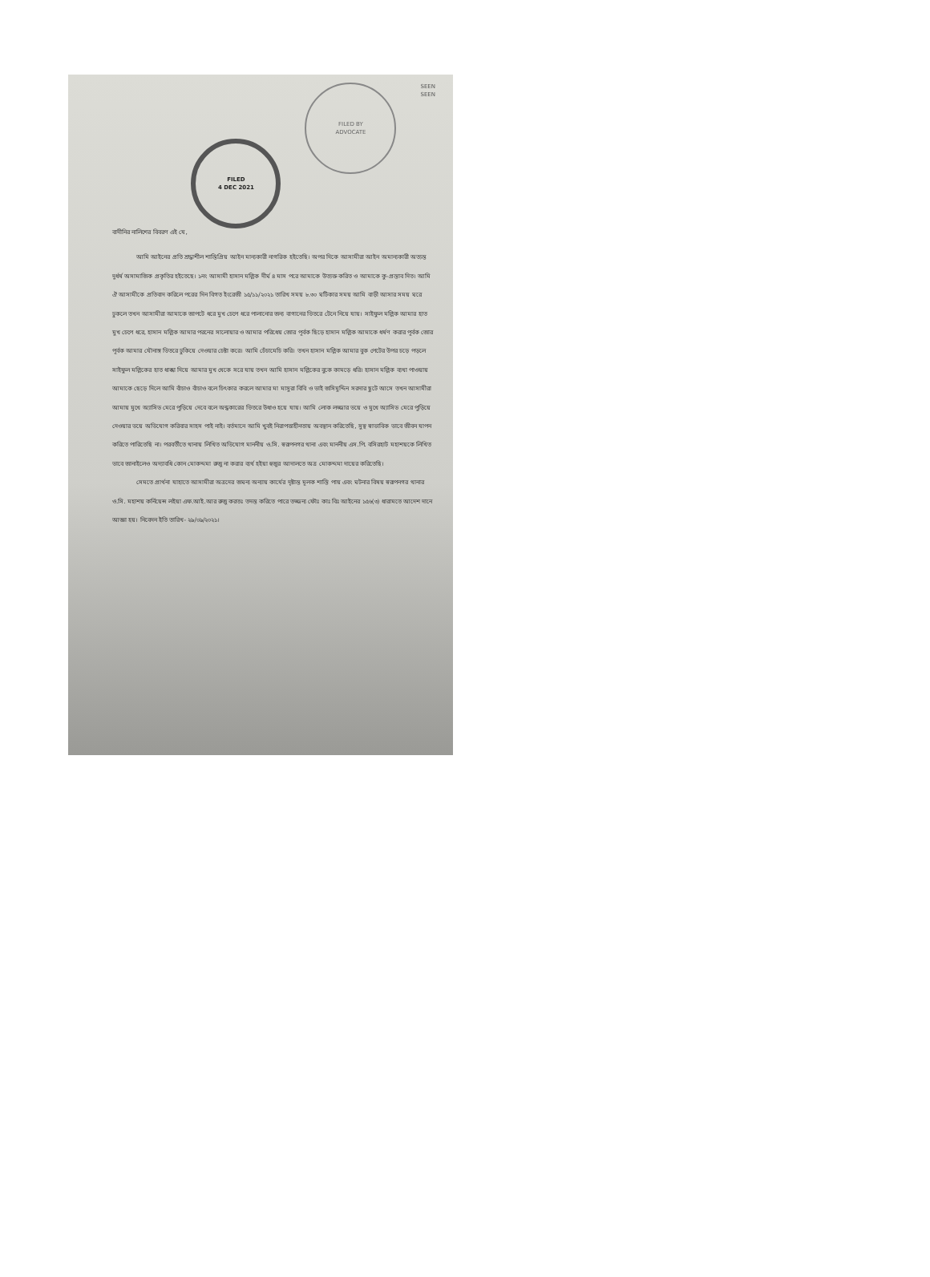FILED
4 DEC 2021
FILED BY
ADVOCATE
SEEN
SEEN
বাদীনির নালিশের বিবরণ এই যে,
আমি আইনের প্রতি শ্রদ্ধাশীল শান্তিপ্রিয় আইন মান্যকারী নাগরিক হইতেছি। অপর দিকে আসামীরা আইন অমান্যকারী অত্যন্ত দুর্ধর্ষ অসামাজিক প্রকৃতির হইতেছে। ১নং আসামী হাসান মল্লিক দীর্ঘ ৪ মাস পরে আমাকে উত্যক্ত করিত ও আমাকে কু-প্রস্তাব দিত। আমি ঐ আসামীকে প্রতিবাদ করিলে পরের দিন বিগত ইংরেজী ১৫/১১/২০২১ তারিখ সময় ৮.৩০ ঘটিকার সময় আমি বাড়ী আসার সময় ঘরে ঢুকলে তখন আসামীরা আমাকে জাপটে ধরে মুখ চেপে ধরে পালানোর জন্য বাগানের ভিতরে টেনে নিয়ে যায়। সাইফুল মল্লিক আমার হাত মুখ চেপে ধরে, হাসান মল্লিক আমার পরনের সালোয়ার ও আমার পরিধেয় জোর পূর্বক ছিড়ে হাসান মল্লিক আমাকে ধর্ষণ করার পূর্বক জোর পূর্বক আমার যৌনাঙ্গ ভিতরে ঢুকিয়ে দেওয়ার চেষ্টা করে। আমি চেঁচামেচি করি। তখন হাসান মল্লিক আমার বুক পেটের উপর চড়ে পড়লে সাইফুল মল্লিকের হাত ধাক্কা দিয়ে আমার মুখ থেকে সরে যায় তখন আমি হাসান মল্লিকের বুকে কামড়ে ধরি। হাসান মল্লিক ব্যথা পাওয়ায় আমাকে ছেড়ে দিলে আমি বাঁচাও বাঁচাও বলে চিৎকার করলে আমার মা মাসুরা বিবি ও ভাই জসিমুদ্দিন সরদার ছুটে আসে তখন আসামীরা আমায় মুখে অ্যাসিড মেরে পুড়িয়ে দেবে বলে অন্ধকারের ভিতরে উধাও হয়ে যায়। আমি লোক লজ্জার ভয়ে ও মুখে অ্যাসিড মেরে পুড়িয়ে দেওয়ার ভয়ে অভিযোগ করিবার সাহস পাই নাই। বর্তমানে আমি খুবই নিরাপত্তাহীনতায় অবস্থান করিতেছি, সুস্থ স্বাভাবিক ভাবে জীবন যাপন করিতে পারিতেছি না। পরবর্তীতে থানায় লিখিত অভিযোগ মাননীয় ও.সি. স্বরূপনগর থানা এবং মাননীয় এস.পি. বসিরহাট মহাশয়কে লিখিত ভাবে জানাইলেও অদ্যাবধি কোন মোকদ্দমা রুজু না করার ব্যর্থ হইয়া হুজুর আদালতে অত্র মোকদ্দমা দায়ের করিতেছি।
সেমতে প্রার্থনা যাহাতে আসামীরা অত্রদের জঘন্য অন্যায় কার্যের দৃষ্টান্ত মূলক শাস্তি পায় এবং ঘটনার বিষয় স্বরূপনগর থানার ও.সি. মহাশয় কর্নিয়েন্স লইয়া এফ.আই.আর রুজু করতঃ তদন্ত করিতে পারে তজ্জন্য ফৌঃ কাঃ বিঃ আইনের ১৫৬(৩) ধারামতে আদেশ দানে আজ্ঞা হয়। নিবেদন ইতি তারিখ- ২৯/০৯/২০২১।